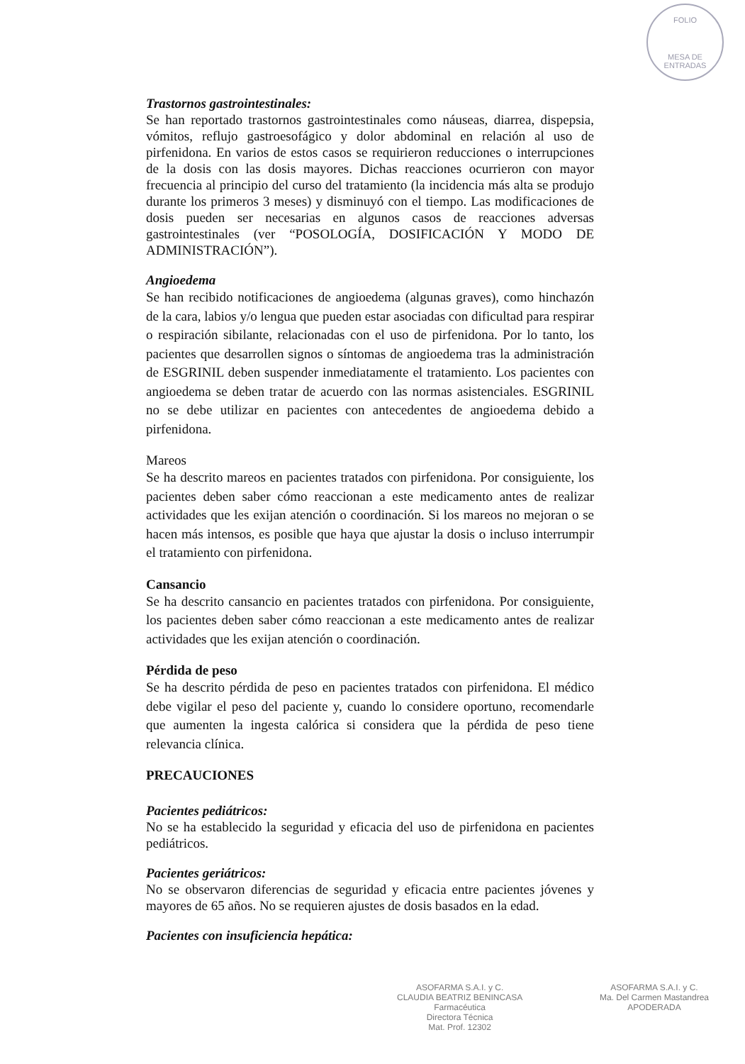FOLIO
MESA DE ENTRADAS
Trastornos gastrointestinales:
Se han reportado trastornos gastrointestinales como náuseas, diarrea, dispepsia, vómitos, reflujo gastroesofágico y dolor abdominal en relación al uso de pirfenidona. En varios de estos casos se requirieron reducciones o interrupciones de la dosis con las dosis mayores. Dichas reacciones ocurrieron con mayor frecuencia al principio del curso del tratamiento (la incidencia más alta se produjo durante los primeros 3 meses) y disminuyó con el tiempo. Las modificaciones de dosis pueden ser necesarias en algunos casos de reacciones adversas gastrointestinales (ver “POSOLOGÍA, DOSIFICACIÓN Y MODO DE ADMINISTRACIÓN”).
Angioedema
Se han recibido notificaciones de angioedema (algunas graves), como hinchazón de la cara, labios y/o lengua que pueden estar asociadas con dificultad para respirar o respiración sibilante, relacionadas con el uso de pirfenidona. Por lo tanto, los pacientes que desarrollen signos o síntomas de angioedema tras la administración de ESGRINIL deben suspender inmediatamente el tratamiento. Los pacientes con angioedema se deben tratar de acuerdo con las normas asistenciales. ESGRINIL no se debe utilizar en pacientes con antecedentes de angioedema debido a pirfenidona.
Mareos
Se ha descrito mareos en pacientes tratados con pirfenidona. Por consiguiente, los pacientes deben saber cómo reaccionan a este medicamento antes de realizar actividades que les exijan atención o coordinación. Si los mareos no mejoran o se hacen más intensos, es posible que haya que ajustar la dosis o incluso interrumpir el tratamiento con pirfenidona.
Cansancio
Se ha descrito cansancio en pacientes tratados con pirfenidona. Por consiguiente, los pacientes deben saber cómo reaccionan a este medicamento antes de realizar actividades que les exijan atención o coordinación.
Pérdida de peso
Se ha descrito pérdida de peso en pacientes tratados con pirfenidona. El médico debe vigilar el peso del paciente y, cuando lo considere oportuno, recomendarle que aumenten la ingesta calórica si considera que la pérdida de peso tiene relevancia clínica.
PRECAUCIONES
Pacientes pediátricos:
No se ha establecido la seguridad y eficacia del uso de pirfenidona en pacientes pediátricos.
Pacientes geriátricos:
No se observaron diferencias de seguridad y eficacia entre pacientes jóvenes y mayores de 65 años. No se requieren ajustes de dosis basados en la edad.
Pacientes con insuficiencia hepática:
ASOFARMA S.A.I. y C.
CLAUDIA BEATRIZ BENINCASA
Farmacéutica
Directora Técnica
Mat. Prof. 12302
ASOFARMA S.A.I. y C.
Ma. Del Carmen Mastandrea
APODERADA